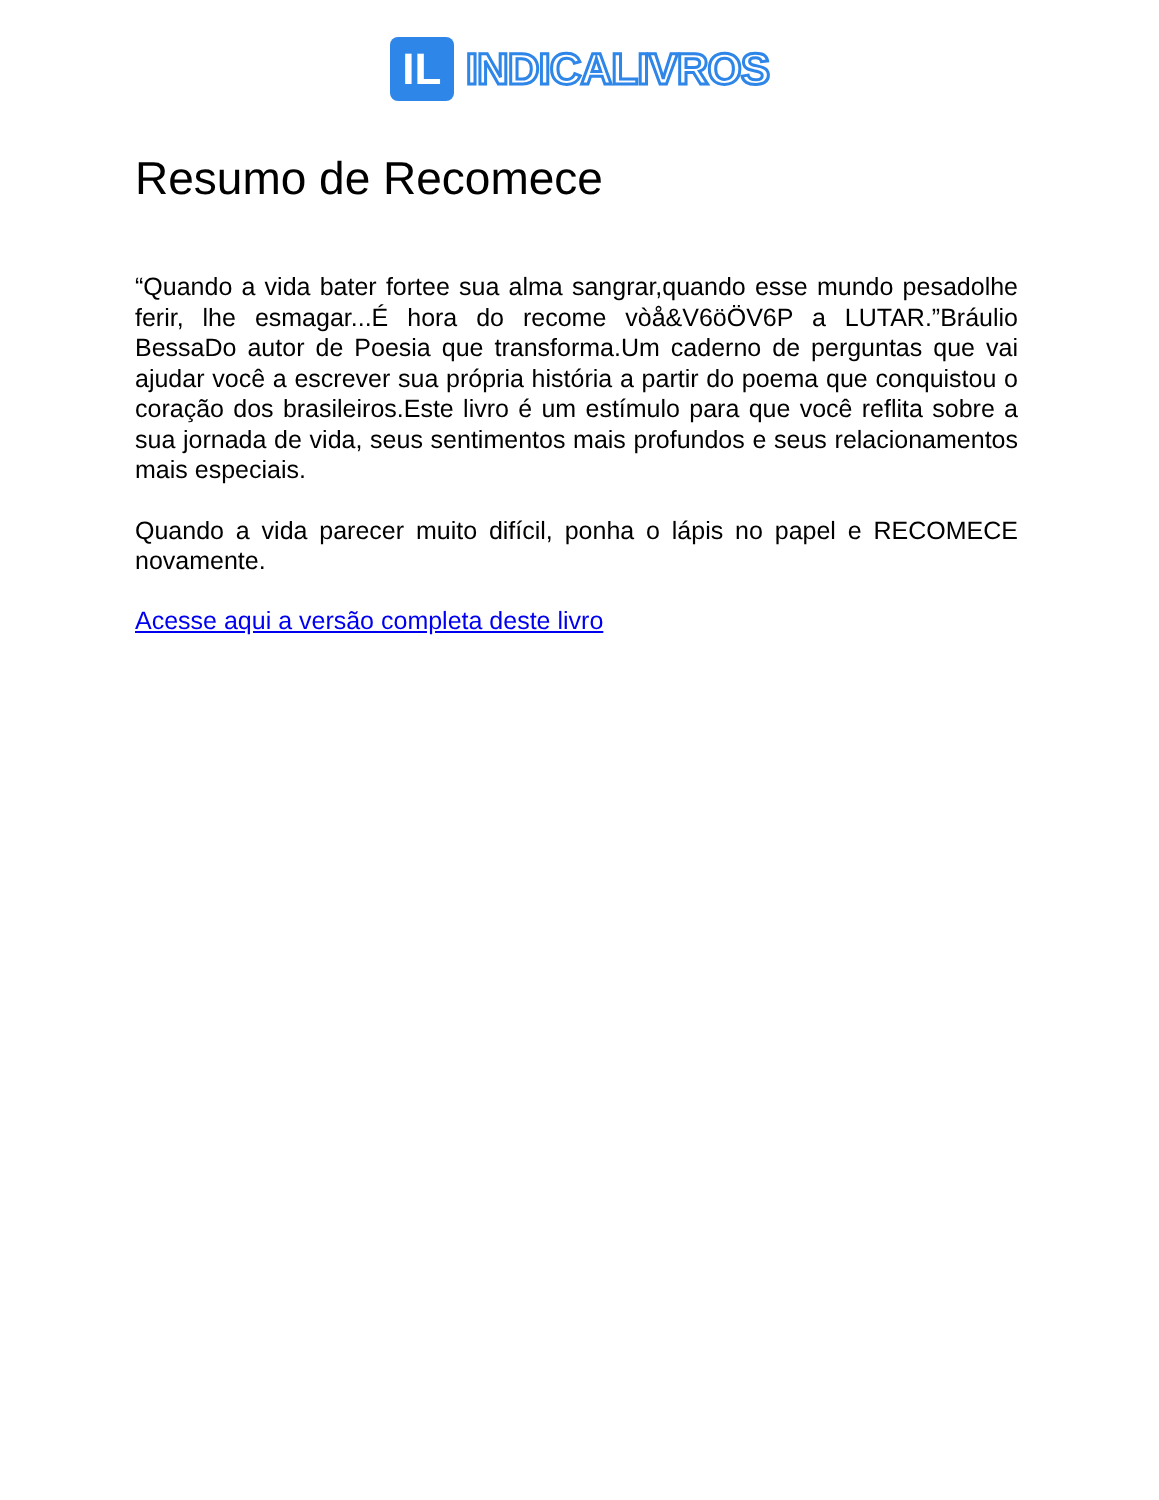IL
INDICALIVROS
Resumo de Recomece
“Quando a vida bater fortee sua alma sangrar,quando esse mundo pesadolhe ferir, lhe esmagar...É hora do recome vòå&V6öÖV6P a LUTAR.”Bráulio BessaDo autor de Poesia que transforma.Um caderno de perguntas que vai ajudar você a escrever sua própria história a partir do poema que conquistou o coração dos brasileiros.Este livro é um estímulo para que você reflita sobre a sua jornada de vida, seus sentimentos mais profundos e seus relacionamentos mais especiais.
Quando a vida parecer muito difícil, ponha o lápis no papel e RECOMECE novamente.
Acesse aqui a versão completa deste livro